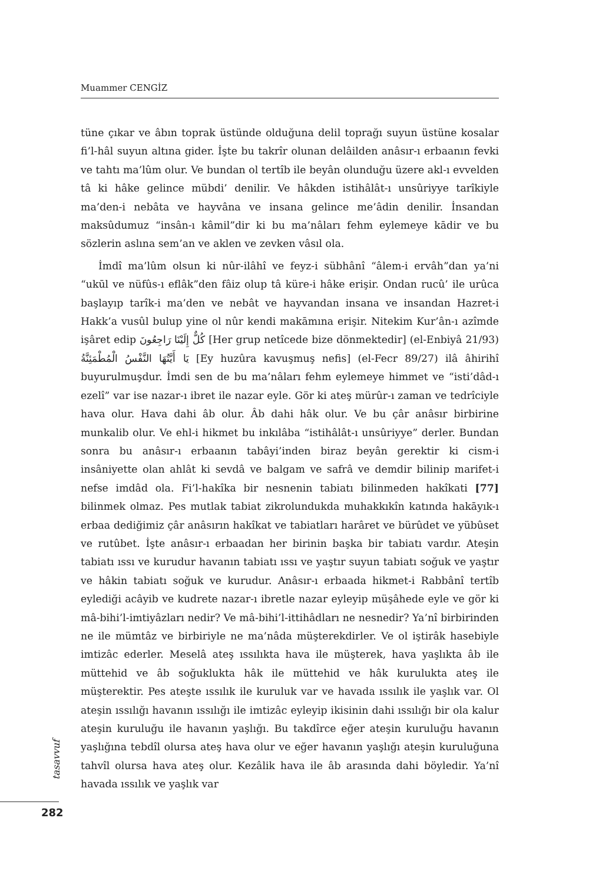Muammer CENGİZ
tüne çıkar ve âbın toprak üstünde olduğuna delil toprağı suyun üstüne kosalar fi’l-hâl suyun altına gider. İşte bu takrîr olunan delâilden anâsır-ı erbaanın fevki ve tahtı ma’lûm olur. Ve bundan ol tertîb ile beyân olunduğu üzere akl-ı evvelden tâ ki hâke gelince mübdi’ denilir. Ve hâkden istihâlât-ı unsûriyye tarîkiyle ma’den-i nebâta ve hayvâna ve insana gelince me’âdin denilir. İnsandan maksûdumuz “insân-ı kâmil”dir ki bu ma’nâları fehm eylemeye kādir ve bu sözlerin aslına sem’an ve aklen ve zevken vâsıl ola.
İmdî ma’lûm olsun ki nûr-ilâhî ve feyz-i sübhânî “âlem-i ervâh”dan ya’ni “ukūl ve nüfûs-ı eflâk”den fâiz olup tâ küre-i hâke erişir. Ondan rucû’ ile urûca başlayıp tarîk-i ma’den ve nebât ve hayvandan insana ve insandan Hazret-i Hakk’a vusûl bulup yine ol nûr kendi makāmına erişir. Nitekim Kur’ân-ı azîmde işâret edip كُلٌّ إِلَيْنَا رَاجِعُونَ [Her grup netîcede bize dönmektedir] (el-Enbiyâ 21/93) يَا أَيَّتُهَا النَّفْسُ الْمُطْمَئِنَّةُ [Ey huzûra kavuşmuş nefis] (el-Fecr 89/27) ilâ âhirihî buyurulmuşdur. İmdi sen de bu ma’nâları fehm eylemeye himmet ve “isti’dâd-ı ezelî” var ise nazar-ı ibret ile nazar eyle. Gör ki ateş mürûr-ı zaman ve tedrîciyle hava olur. Hava dahi âb olur. Âb dahi hâk olur. Ve bu çâr anâsır birbirine munkalib olur. Ve ehl-i hikmet bu inkılâba “istihâlât-ı unsûriyye” derler. Bundan sonra bu anâsır-ı erbaanın tabâyi’inden biraz beyân gerektir ki cism-i insâniyette olan ahlât ki sevdâ ve balgam ve safrâ ve demdir bilinip marifet-i nefse imdâd ola. Fi’l-hakîka bir nesnenin tabiatı bilinmeden hakîkati [77] bilinmek olmaz. Pes mutlak tabiat zikrolundukda muhakkıkîn katında hakāyık-ı erbaa dediğimiz çâr anâsırın hakîkat ve tabiatları harâret ve bürûdet ve yübûset ve rutûbet. İşte anâsır-ı erbaadan her birinin başka bir tabiatı vardır. Ateşin tabiatı ıssı ve kurudur havanın tabiatı ıssı ve yaştır suyun tabiatı soğuk ve yaştır ve hâkin tabiatı soğuk ve kurudur. Anâsır-ı erbaada hikmet-i Rabbânî tertîb eylediği acâyib ve kudrete nazar-ı ibretle nazar eyleyip müşâhede eyle ve gör ki mâ-bihi’l-imtiyâzları nedir? Ve mâ-bihi’l-ittihâdları ne nesnedir? Ya’nî birbirinden ne ile mümtâz ve birbiriyle ne ma’nâda müşterekdirler. Ve ol iştirâk hasebiyle imtizâc ederler. Meselâ ateş ıssılıkta hava ile müşterek, hava yaşlıkta âb ile müttehid ve âb soğuklukta hâk ile müttehid ve hâk kurulukta ateş ile müşterektir. Pes ateşte ıssılık ile kuruluk var ve havada ıssılık ile yaşlık var. Ol ateşin ıssılığı havanın ıssılığı ile imtizâc eyleyip ikisinin dahi ıssılığı bir ola kalur ateşin kuruluğu ile havanın yaşlığı. Bu takdîrce eğer ateşin kuruluğu havanın yaşlığına tebdîl olursa ateş hava olur ve eğer havanın yaşlığı ateşin kuruluğuna tahvîl olursa hava ateş olur. Kezâlik hava ile âb arasında dahi böyledir. Ya’nî havada ıssılık ve yaşlık var
tasavvuf
282